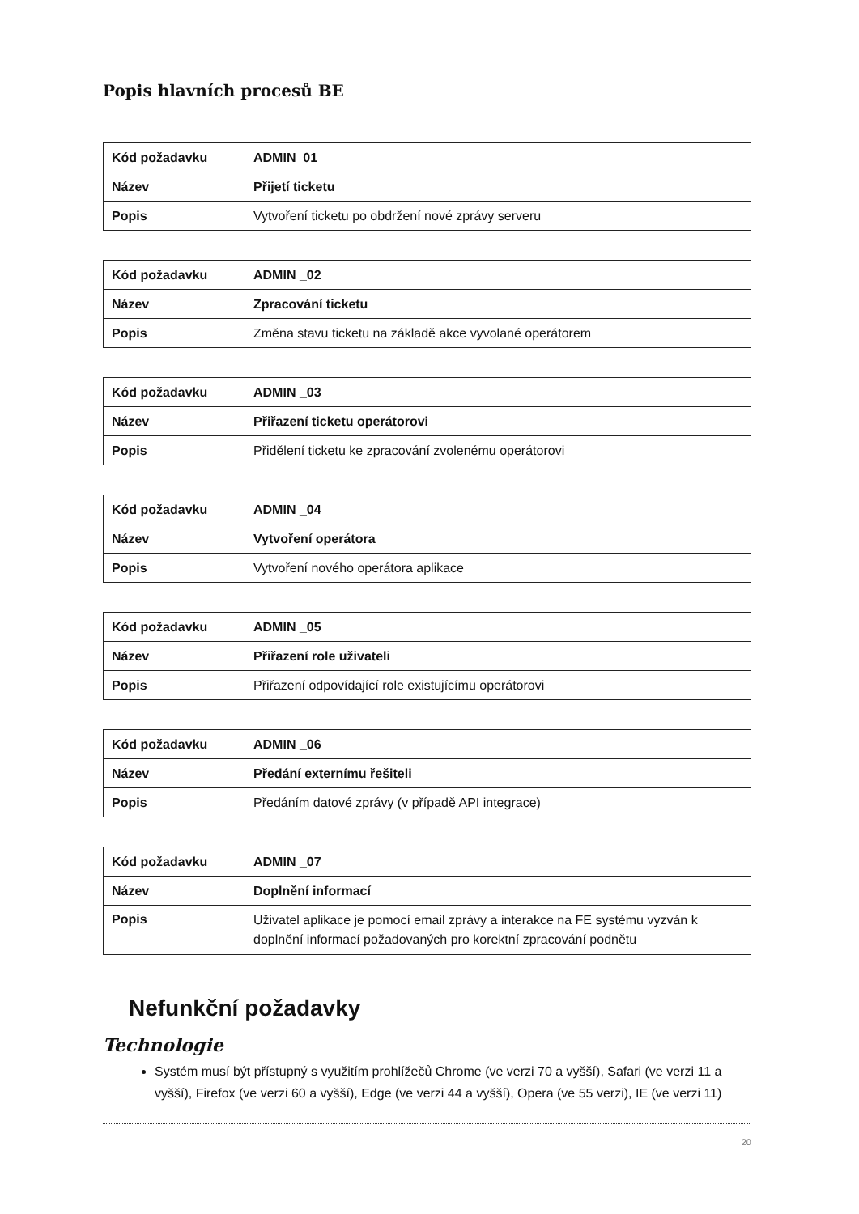Popis hlavních procesů BE
| Kód požadavku | ADMIN_01 |
| Název | Přijetí ticketu |
| Popis | Vytvoření ticketu po obdržení nové zprávy serveru |
| Kód požadavku | ADMIN _02 |
| Název | Zpracování ticketu |
| Popis | Změna stavu ticketu na základě akce vyvolané operátorem |
| Kód požadavku | ADMIN _03 |
| Název | Přiřazení ticketu operátorovi |
| Popis | Přidělení ticketu ke zpracování zvolenému operátorovi |
| Kód požadavku | ADMIN _04 |
| Název | Vytvoření operátora |
| Popis | Vytvoření nového operátora aplikace |
| Kód požadavku | ADMIN _05 |
| Název | Přiřazení role uživateli |
| Popis | Přiřazení odpovídající role existujícímu operátorovi |
| Kód požadavku | ADMIN _06 |
| Název | Předání externímu řešiteli |
| Popis | Předáním datové zprávy (v případě API integrace) |
| Kód požadavku | ADMIN _07 |
| Název | Doplnění informací |
| Popis | Uživatel aplikace je pomocí email zprávy a interakce na FE systému vyzván k doplnění informací požadovaných pro korektní zpracování podnětu |
Nefunkční požadavky
Technologie
Systém musí být přístupný s využitím prohlížečů Chrome (ve verzi 70 a vyšší), Safari (ve verzi 11 a vyšší), Firefox (ve verzi 60 a vyšší), Edge (ve verzi 44 a vyšší), Opera (ve 55 verzi), IE (ve verzi 11)
20